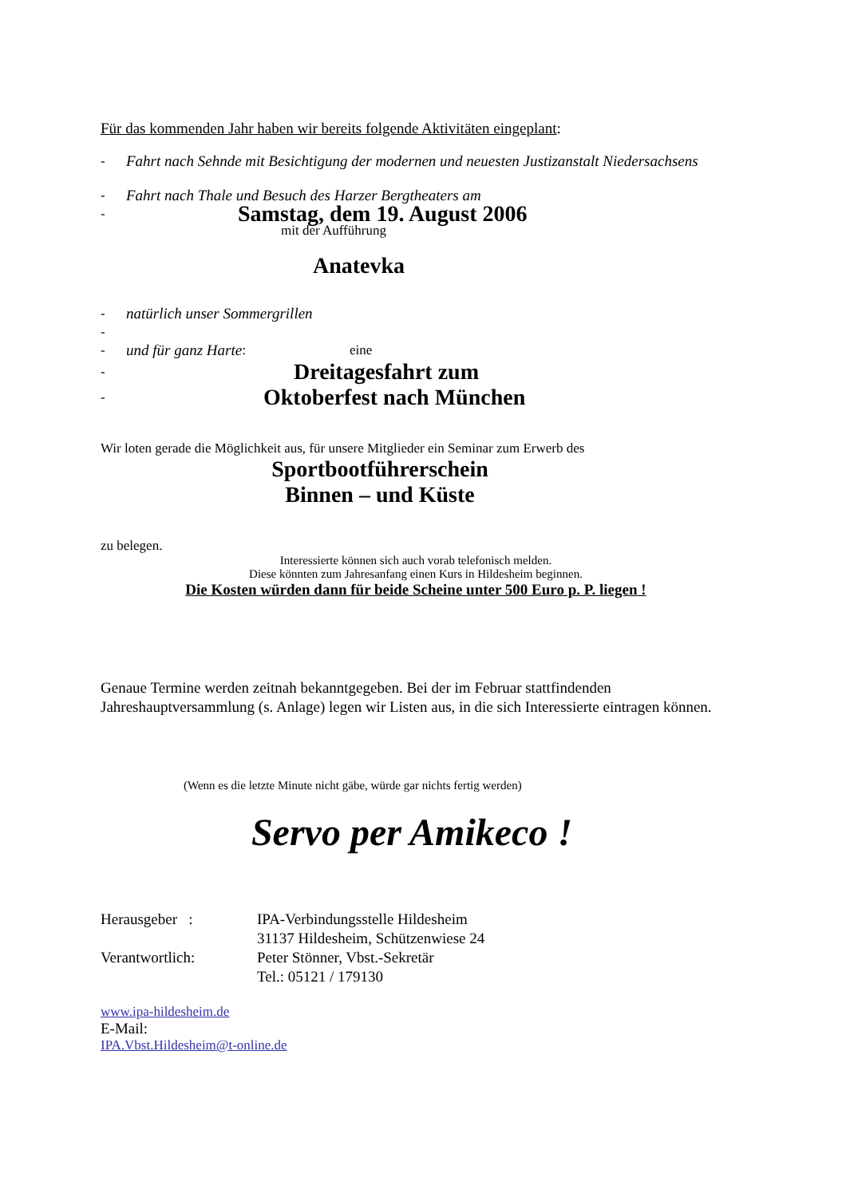Für das kommenden Jahr haben wir bereits folgende Aktivitäten eingeplant:
- Fahrt nach Sehnde mit Besichtigung der modernen und neuesten Justizanstalt Niedersachsens
- Fahrt nach Thale und Besuch des Harzer Bergtheaters am
- Samstag, dem 19. August 2006
mit der Aufführung
Anatevka
- natürlich unser Sommergrillen
-
- und für ganz Harte: eine
- Dreitagesfahrt zum
- Oktoberfest nach München
Wir loten gerade die Möglichkeit aus, für unsere Mitglieder ein Seminar zum Erwerb des
Sportbootführerschein
Binnen – und Küste
zu belegen.
Interessierte können sich auch vorab telefonisch melden.
Diese könnten zum Jahresanfang einen Kurs in Hildesheim beginnen.
Die Kosten würden dann für beide Scheine unter 500 Euro p. P. liegen !
Genaue Termine werden zeitnah bekanntgegeben. Bei der im Februar stattfindenden Jahreshauptversammlung (s. Anlage) legen wir Listen aus, in die sich Interessierte eintragen können.
(Wenn es die letzte Minute nicht gäbe, würde gar nichts fertig werden)
Servo per Amikeco !
Herausgeber :
Verantwortlich:
IPA-Verbindungsstelle Hildesheim
31137 Hildesheim, Schützenwiese 24
Peter Stönner, Vbst.-Sekretär
Tel.: 05121 / 179130
www.ipa-hildesheim.de
E-Mail:
IPA.Vbst.Hildesheim@t-online.de